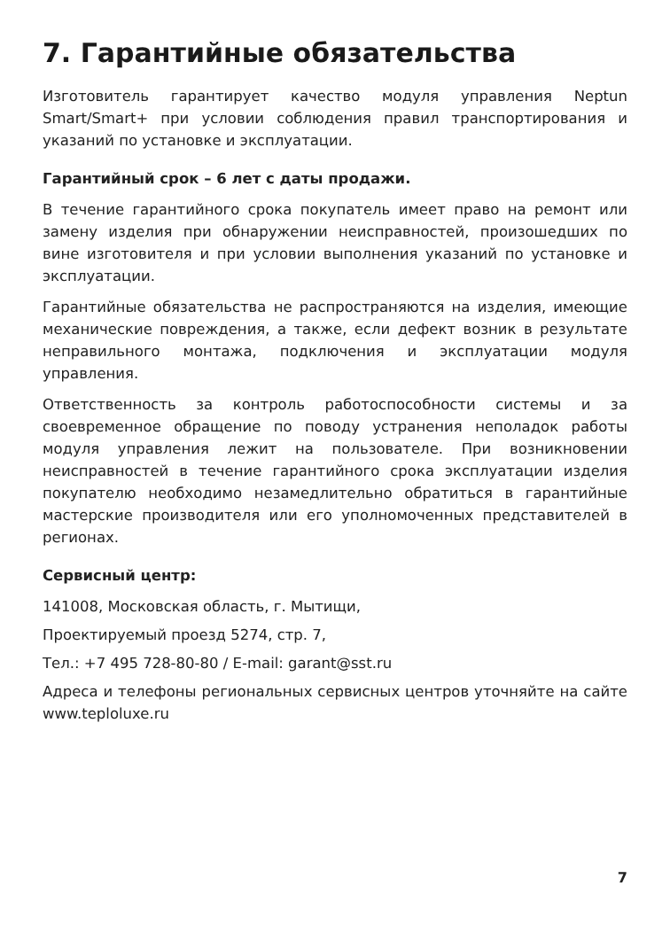7. Гарантийные обязательства
Изготовитель гарантирует качество модуля управления Neptun Smart/Smart+ при условии соблюдения правил транспортирования и указаний по установке и эксплуатации.
Гарантийный срок – 6 лет с даты продажи.
В течение гарантийного срока покупатель имеет право на ремонт или замену изделия при обнаружении неисправностей, произошедших по вине изготовителя и при условии выполнения указаний по установке и эксплуатации.
Гарантийные обязательства не распространяются на изделия, имеющие механические повреждения, а также, если дефект возник в результате неправильного монтажа, подключения и эксплуатации модуля управления.
Ответственность за контроль работоспособности системы и за своевременное обращение по поводу устранения неполадок работы модуля управления лежит на пользователе. При возникновении неисправностей в течение гарантийного срока эксплуатации изделия покупателю необходимо незамедлительно обратиться в гарантийные мастерские производителя или его уполномоченных представителей в регионах.
Сервисный центр:
141008, Московская область, г. Мытищи,
Проектируемый проезд 5274, стр. 7,
Тел.: +7 495 728-80-80 / E-mail: garant@sst.ru
Адреса и телефоны региональных сервисных центров уточняйте на сайте www.teploluxe.ru
7